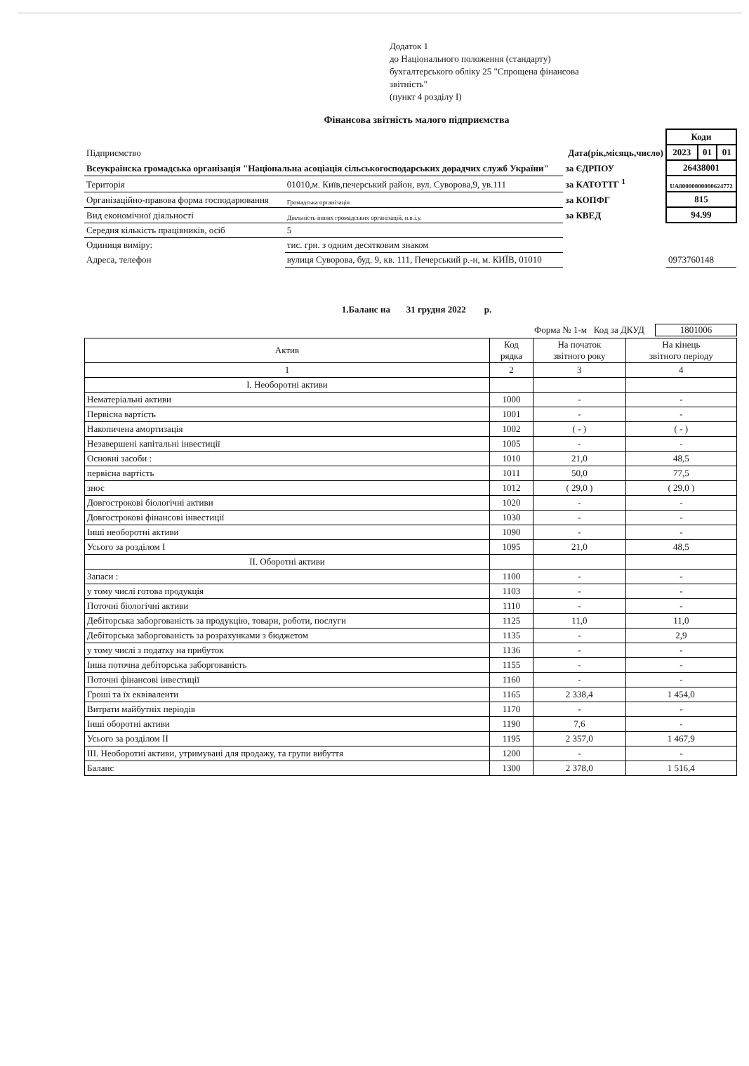Додаток 1
до Національного положення (стандарту)
бухгалтерського обліку 25 "Спрощена фінансова
звітність"
(пункт 4 розділу I)
Фінансова звітність малого підприємства
| | | | Коди | | |
| Підприємство | | Дата(рік,місяць,число) | 2023 | 01 | 01 |
| Всеукраїнска громадська організація "Національна асоціація сільськогосподарських дорадчих служб України" | | за ЄДРПОУ | 26438001 | | |
| Територія | 01010,м. Київ,печерський район, вул. Суворова,9, ув.111 | за КАТОТТГ <sup>1</sup> | UA80000000000624772 | | |
| Організаційно-правова форма господарювання | Громадська організація | за КОПФГ | 815 | | |
| Вид економічної діяльності | Діяльність інших громадських організацій, н.в.і.у. | за КВЕД | 94.99 | | |
| Середня кількість працівників, осіб | 5 | | | | |
| Одиниця виміру: | тис. грн. з одним десятковим знаком | | | | |
| Адреса, телефон | вулиця Суворова, буд. 9, кв. 111, Печерський р.-н, м. КИЇВ, 01010 | | 0973760148 | | |
1.Баланс на 31 грудня 2022 р.
Форма № 1-м Код за ДКУД 1801006
| Актив | Код рядка | На початок звітного року | На кінець звітного періоду |
| --- | --- | --- | --- |
| 1 | 2 | 3 | 4 |
| I. Необоротні активи | | | |
| Нематеріальні активи | 1000 | - | - |
| Первісна вартість | 1001 | - | - |
| Накопичена амортизація | 1002 | ( - ) | ( - ) |
| Незавершені капітальні інвестиції | 1005 | - | - |
| Основні засоби : | 1010 | 21,0 | 48,5 |
| первісна вартість | 1011 | 50,0 | 77,5 |
| знос | 1012 | ( 29,0 ) | ( 29,0 ) |
| Довгострокові біологічні активи | 1020 | - | - |
| Довгострокові фінансові інвестиції | 1030 | - | - |
| Інші необоротні активи | 1090 | - | - |
| Усього за розділом I | 1095 | 21,0 | 48,5 |
| II. Оборотні активи | | | |
| Запаси : | 1100 | - | - |
| у тому числі готова продукція | 1103 | - | - |
| Поточні біологічні активи | 1110 | - | - |
| Дебіторська заборгованість за продукцію, товари, роботи, послуги | 1125 | 11,0 | 11,0 |
| Дебіторська заборгованість за розрахунками з бюджетом | 1135 | - | 2,9 |
| у тому числі з податку на прибуток | 1136 | - | - |
| Інша поточна дебіторська заборгованість | 1155 | - | - |
| Поточні фінансові інвестиції | 1160 | - | - |
| Гроші та їх еквіваленти | 1165 | 2 338,4 | 1 454,0 |
| Витрати майбутніх періодів | 1170 | - | - |
| Інші оборотні активи | 1190 | 7,6 | - |
| Усього за розділом II | 1195 | 2 357,0 | 1 467,9 |
| III. Необоротні активи, утримувані для продажу, та групи вибуття | 1200 | - | - |
| Баланс | 1300 | 2 378,0 | 1 516,4 |